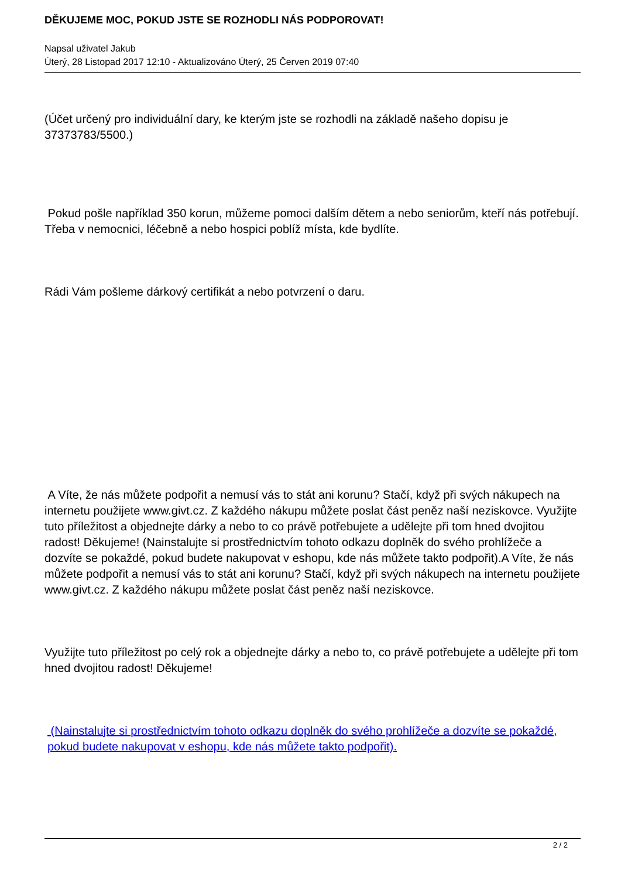DĚKUJEME MOC, POKUD JSTE SE ROZHODLI NÁS PODPOROVAT!
Napsal uživatel Jakub
Úterý, 28 Listopad 2017 12:10 - Aktualizováno Úterý, 25 Červen 2019 07:40
(Účet určený pro individuální dary, ke kterým jste se rozhodli na základě našeho dopisu je 37373783/5500.)
Pokud pošle například 350 korun, můžeme pomoci dalším dětem a nebo seniorům, kteří nás potřebují. Třeba v nemocnici, léčebně a nebo hospici poblíž místa, kde bydlíte.
Rádi Vám pošleme dárkový certifikát a nebo potvrzení o daru.
A Víte, že nás můžete podpořit a nemusí vás to stát ani korunu? Stačí, když při svých nákupech na internetu použijete www.givt.cz. Z každého nákupu můžete poslat část peněz naší neziskovce. Využijte tuto příležitost a objednejte dárky a nebo to co právě potřebujete a udělejte při tom hned dvojitou radost! Děkujeme! (Nainstalujte si prostřednictvím tohoto odkazu doplněk do svého prohlížeče a dozvíte se pokaždé, pokud budete nakupovat v eshopu, kde nás můžete takto podpořit).A Víte, že nás můžete podpořit a nemusí vás to stát ani korunu? Stačí, když při svých nákupech na internetu použijete www.givt.cz. Z každého nákupu můžete poslat část peněz naší neziskovce.
Využijte tuto příležitost po celý rok a objednejte dárky a nebo to, co právě potřebujete a udělejte při tom hned dvojitou radost! Děkujeme!
(Nainstalujte si prostřednictvím tohoto odkazu doplněk do svého prohlížeče a dozvíte se pokaždé, pokud budete nakupovat v eshopu, kde nás můžete takto podpořit).
2 / 2